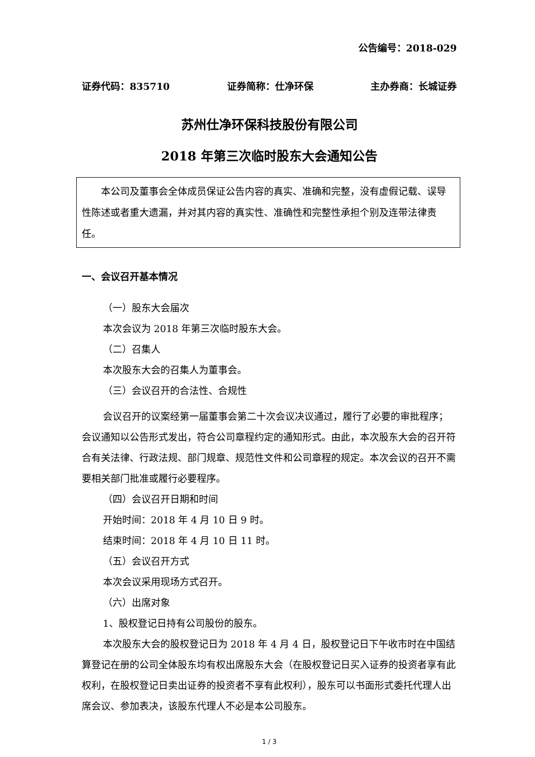公告编号：2018-029
证券代码：835710 证券简称：仕净环保 主办券商：长城证券
苏州仕净环保科技股份有限公司
2018 年第三次临时股东大会通知公告
本公司及董事会全体成员保证公告内容的真实、准确和完整，没有虚假记载、误导性陈述或者重大遗漏，并对其内容的真实性、准确性和完整性承担个别及连带法律责任。
一、会议召开基本情况
（一）股东大会届次
本次会议为 2018 年第三次临时股东大会。
（二）召集人
本次股东大会的召集人为董事会。
（三）会议召开的合法性、合规性
会议召开的议案经第一届董事会第二十次会议决议通过，履行了必要的审批程序；会议通知以公告形式发出，符合公司章程约定的通知形式。由此，本次股东大会的召开符合有关法律、行政法规、部门规章、规范性文件和公司章程的规定。本次会议的召开不需要相关部门批准或履行必要程序。
（四）会议召开日期和时间
开始时间：2018 年 4 月 10 日 9 时。
结束时间：2018 年 4 月 10 日 11 时。
（五）会议召开方式
本次会议采用现场方式召开。
（六）出席对象
1、股权登记日持有公司股份的股东。
本次股东大会的股权登记日为 2018 年 4 月 4 日，股权登记日下午收市时在中国结算登记在册的公司全体股东均有权出席股东大会（在股权登记日买入证券的投资者享有此权利，在股权登记日卖出证券的投资者不享有此权利），股东可以书面形式委托代理人出席会议、参加表决，该股东代理人不必是本公司股东。
1 / 3